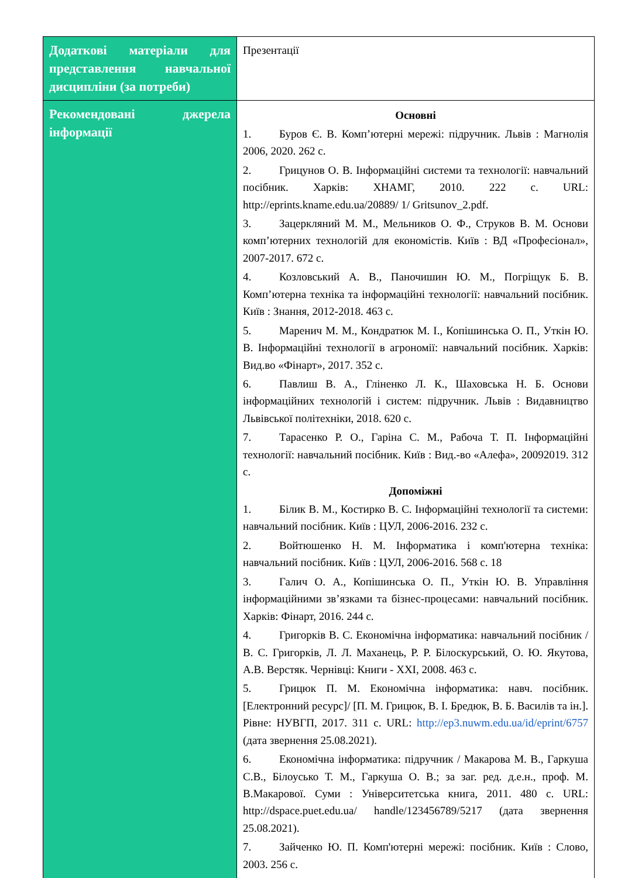| Додаткові матеріали для представлення навчальної дисципліни (за потреби) | Презентації |
| Рекомендовані джерела інформації | Основні 1. Буров Є. В. Комп’ютерні мережі: підручник. Львів : Магнолія 2006, 2020. 262 с. 2. Грицунов О. В. Інформаційні системи та технології: навчальний посібник. Харків: ХНАМГ, 2010. 222 с. URL: http://eprints.kname.edu.ua/20889/ 1/ Gritsunov_2.pdf. 3. Зацеркляний М. М., Мельников О. Ф., Струков В. М. Основи комп’ютерних технологій для економістів. Київ : ВД «Професіонал», 2007-2017. 672 с. 4. Козловський А. В., Паночишин Ю. М., Погріщук Б. В. Комп’ютерна техніка та інформаційні технології: навчальний посібник. Київ : Знання, 2012-2018. 463 с. 5. Маренич М. М., Кондратюк М. І., Копішинська О. П., Уткін Ю. В. Інформаційні технології в агрономії: навчальний посібник. Харків: Вид.во «Фінарт», 2017. 352 с. 6. Павлиш В. А., Гліненко Л. К., Шаховська Н. Б. Основи інформаційних технологій і систем: підручник. Львів : Видавництво Львівської політехніки, 2018. 620 с. 7. Тарасенко Р. О., Гаріна С. М., Рабоча Т. П. Інформаційні технології: навчальний посібник. Київ : Вид.-во «Алефа», 20092019. 312 с. Допоміжні 1. Білик В. М., Костирко В. С. Інформаційні технології та системи: навчальний посібник. Київ : ЦУЛ, 2006-2016. 232 с. 2. Войтюшенко Н. М. Інформатика і комп'ютерна техніка: навчальний посібник. Київ : ЦУЛ, 2006-2016. 568 с. 18 3. Галич О. А., Копішинська О. П., Уткін Ю. В. Управління інформаційними зв’язками та бізнес-процесами: навчальний посібник. Харків: Фінарт, 2016. 244 с. 4. Григорків В. С. Економічна інформатика: навчальний посібник / В. С. Григорків, Л. Л. Маханець, Р. Р. Білоскурський, О. Ю. Якутова, А.В. Верстяк. Чернівці: Книги - XXI, 2008. 463 с. 5. Грицюк П. М. Економічна інформатика: навч. посібник. [Електронний ресурс]/ [П. М. Грицюк, В. І. Бредюк, В. Б. Василів та ін.]. Рівне: НУВГП, 2017. 311 с. URL: http://ep3.nuwm.edu.ua/id/eprint/6757 (дата звернення 25.08.2021). 6. Економічна інформатика: підручник / Макарова М. В., Гаркуша С.В., Білоусько Т. М., Гаркуша О. В.; за заг. ред. д.е.н., проф. М. В.Макарової. Суми : Університетська книга, 2011. 480 с. URL: http://dspace.puet.edu.ua/ handle/123456789/5217 (дата звернення 25.08.2021). 7. Зайченко Ю. П. Комп'ютерні мережі: посібник. Київ : Слово, 2003. 256 с. |